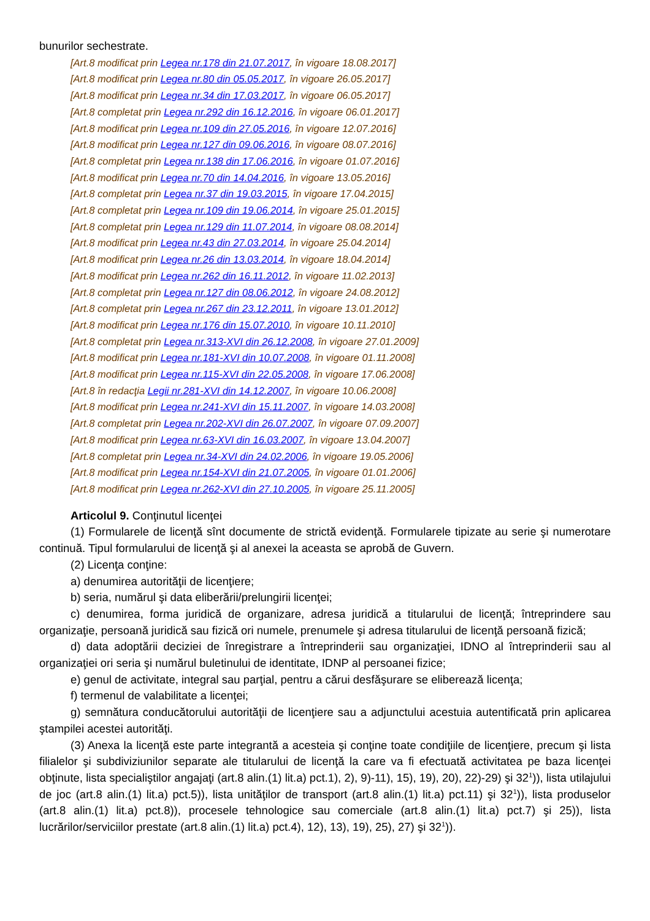bunurilor sechestrate.
[Art.8 modificat prin Legea nr.178 din 21.07.2017, în vigoare 18.08.2017]
[Art.8 modificat prin Legea nr.80 din 05.05.2017, în vigoare 26.05.2017]
[Art.8 modificat prin Legea nr.34 din 17.03.2017, în vigoare 06.05.2017]
[Art.8 completat prin Legea nr.292 din 16.12.2016, în vigoare 06.01.2017]
[Art.8 modificat prin Legea nr.109 din 27.05.2016, în vigoare 12.07.2016]
[Art.8 modificat prin Legea nr.127 din 09.06.2016, în vigoare 08.07.2016]
[Art.8 completat prin Legea nr.138 din 17.06.2016, în vigoare 01.07.2016]
[Art.8 modificat prin Legea nr.70 din 14.04.2016, în vigoare 13.05.2016]
[Art.8 completat prin Legea nr.37 din 19.03.2015, în vigoare 17.04.2015]
[Art.8 completat prin Legea nr.109 din 19.06.2014, în vigoare 25.01.2015]
[Art.8 completat prin Legea nr.129 din 11.07.2014, în vigoare 08.08.2014]
[Art.8 modificat prin Legea nr.43 din 27.03.2014, în vigoare 25.04.2014]
[Art.8 modificat prin Legea nr.26 din 13.03.2014, în vigoare 18.04.2014]
[Art.8 modificat prin Legea nr.262 din 16.11.2012, în vigoare 11.02.2013]
[Art.8 completat prin Legea nr.127 din 08.06.2012, în vigoare 24.08.2012]
[Art.8 completat prin Legea nr.267 din 23.12.2011, în vigoare 13.01.2012]
[Art.8 modificat prin Legea nr.176 din 15.07.2010, în vigoare 10.11.2010]
[Art.8 completat prin Legea nr.313-XVI din 26.12.2008, în vigoare 27.01.2009]
[Art.8 modificat prin Legea nr.181-XVI din 10.07.2008, în vigoare 01.11.2008]
[Art.8 modificat prin Legea nr.115-XVI din 22.05.2008, în vigoare 17.06.2008]
[Art.8 în redacţia Legii nr.281-XVI din 14.12.2007, în vigoare 10.06.2008]
[Art.8 modificat prin Legea nr.241-XVI din 15.11.2007, în vigoare 14.03.2008]
[Art.8 completat prin Legea nr.202-XVI din 26.07.2007, în vigoare 07.09.2007]
[Art.8 modificat prin Legea nr.63-XVI din 16.03.2007, în vigoare 13.04.2007]
[Art.8 completat prin Legea nr.34-XVI din 24.02.2006, în vigoare 19.05.2006]
[Art.8 modificat prin Legea nr.154-XVI din 21.07.2005, în vigoare 01.01.2006]
[Art.8 modificat prin Legea nr.262-XVI din 27.10.2005, în vigoare 25.11.2005]
Articolul 9. Conţinutul licenţei
(1) Formularele de licenţă sînt documente de strictă evidenţă. Formularele tipizate au serie şi numerotare continuă. Tipul formularului de licenţă şi al anexei la aceasta se aprobă de Guvern.
(2) Licenţa conţine:
a) denumirea autorităţii de licenţiere;
b) seria, numărul şi data eliberării/prelungirii licenţei;
c) denumirea, forma juridică de organizare, adresa juridică a titularului de licenţă; întreprindere sau organizaţie, persoană juridică sau fizică ori numele, prenumele şi adresa titularului de licenţă persoană fizică;
d) data adoptării deciziei de înregistrare a întreprinderii sau organizaţiei, IDNO al întreprinderii sau al organizaţiei ori seria şi numărul buletinului de identitate, IDNP al persoanei fizice;
e) genul de activitate, integral sau parţial, pentru a cărui desfăşurare se eliberează licenţa;
f) termenul de valabilitate a licenţei;
g) semnătura conducătorului autorităţii de licenţiere sau a adjunctului acestuia autentificată prin aplicarea ştampilei acestei autorităţi.
(3) Anexa la licenţă este parte integrantă a acesteia şi conţine toate condiţiile de licenţiere, precum şi lista filialelor şi subdiviziunilor separate ale titularului de licenţă la care va fi efectuată activitatea pe baza licenţei obţinute, lista specialiştilor angajaţi (art.8 alin.(1) lit.a) pct.1), 2), 9)-11), 15), 19), 20), 22)-29) şi 32<sup>1</sup>)), lista utilajului de joc (art.8 alin.(1) lit.a) pct.5)), lista unităţilor de transport (art.8 alin.(1) lit.a) pct.11) şi 32<sup>1</sup>)), lista produselor (art.8 alin.(1) lit.a) pct.8)), procesele tehnologice sau comerciale (art.8 alin.(1) lit.a) pct.7) şi 25)), lista lucrărilor/serviciilor prestate (art.8 alin.(1) lit.a) pct.4), 12), 13), 19), 25), 27) şi 32<sup>1</sup>)).